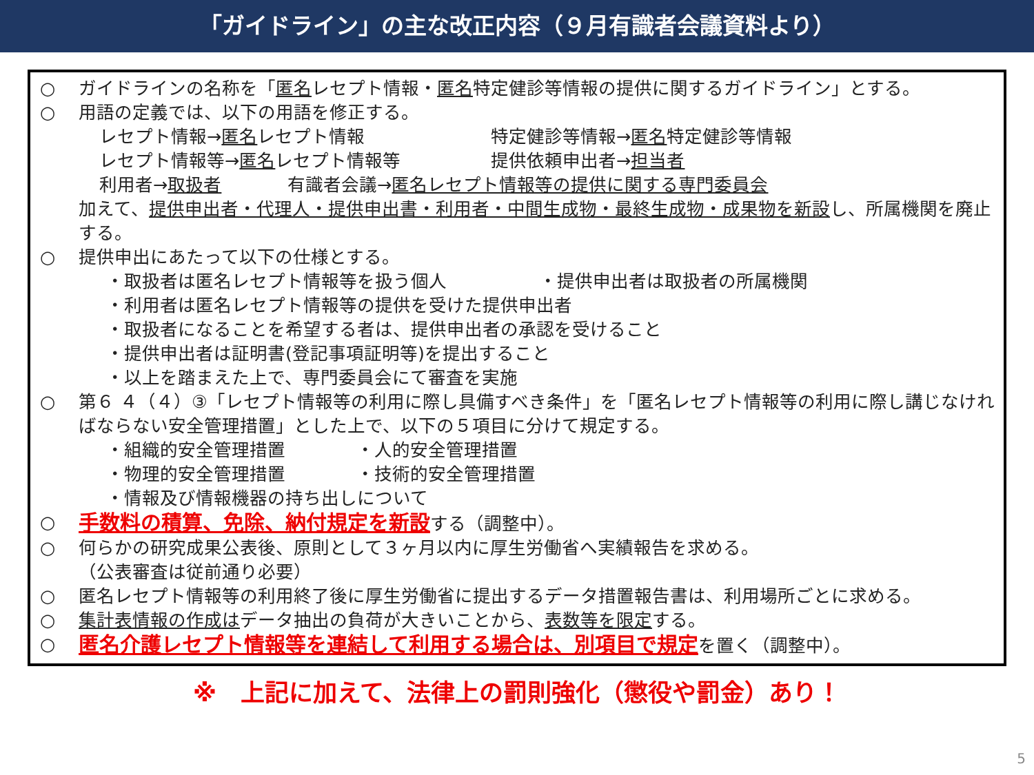「ガイドライン」の主な改正内容（９月有識者会議資料より）
○ ガイドラインの名称を「匿名レセプト情報・匿名特定健診等情報の提供に関するガイドライン」とする。
○ 用語の定義では、以下の用語を修正する。
レセプト情報→匿名レセプト情報 特定健診等情報→匿名特定健診等情報
レセプト情報等→匿名レセプト情報等 提供依頼申出者→担当者
利用者→取扱者 有識者会議→匿名レセプト情報等の提供に関する専門委員会
加えて、提供申出者・代理人・提供申出書・利用者・中間生成物・最終生成物・成果物を新設し、所属機関を廃止する。
○ 提供申出にあたって以下の仕様とする。
・取扱者は匿名レセプト情報等を扱う個人 ・提供申出者は取扱者の所属機関
・利用者は匿名レセプト情報等の提供を受けた提供申出者
・取扱者になることを希望する者は、提供申出者の承認を受けること
・提供申出者は証明書(登記事項証明等)を提出すること
・以上を踏まえた上で、専門委員会にて審査を実施
○ 第６ ４（４）③「レセプト情報等の利用に際し具備すべき条件」を「匿名レセプト情報等の利用に際し講じなければならない安全管理措置」とした上で、以下の５項目に分けて規定する。
・組織的安全管理措置 ・人的安全管理措置
・物理的安全管理措置 ・技術的安全管理措置
・情報及び情報機器の持ち出しについて
○
手数料の積算、免除、納付規定を新設する（調整中）。
○ 何らかの研究成果公表後、原則として３ヶ月以内に厚生労働省へ実績報告を求める。
（公表審査は従前通り必要）
○ 匿名レセプト情報等の利用終了後に厚生労働省に提出するデータ措置報告書は、利用場所ごとに求める。
○ 集計表情報の作成はデータ抽出の負荷が大きいことから、表数等を限定する。
○
匿名介護レセプト情報等を連結して利用する場合は、別項目で規定を置く（調整中）。
※　上記に加えて、法律上の罰則強化（懲役や罰金）あり！
5